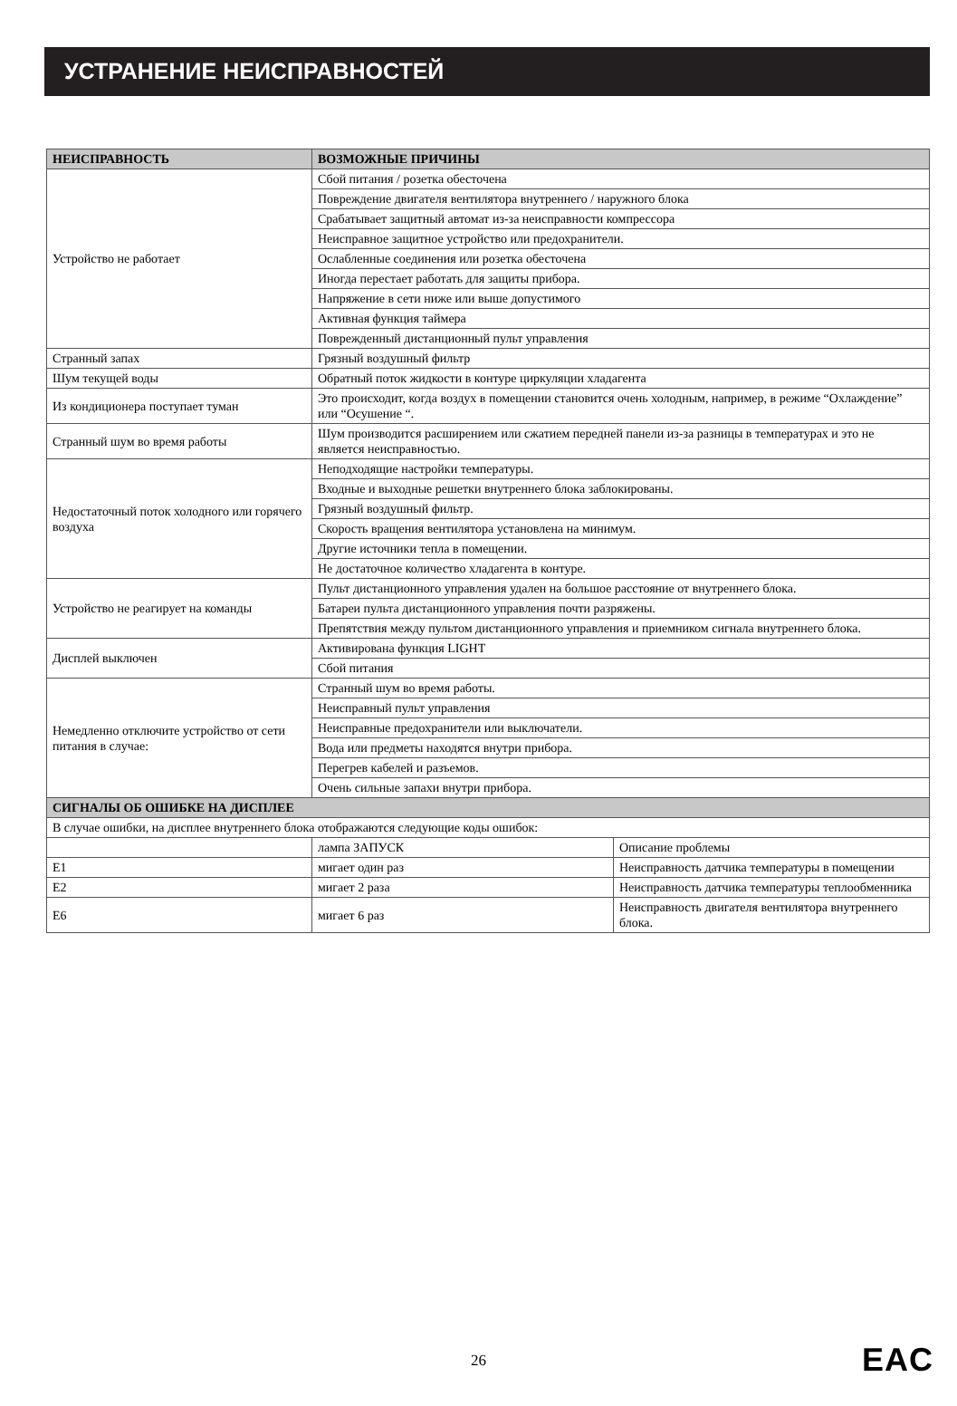УСТРАНЕНИЕ НЕИСПРАВНОСТЕЙ
| НЕИСПРАВНОСТЬ | ВОЗМОЖНЫЕ ПРИЧИНЫ | |
| --- | --- | --- |
| Устройство не работает | Сбой питания / розетка обесточена | |
| | Повреждение двигателя вентилятора внутреннего / наружного блока | |
| | Срабатывает защитный автомат из-за неисправности компрессора | |
| | Неисправное защитное устройство или предохранители. | |
| | Ослабленные соединения или розетка обесточена | |
| | Иногда перестает работать для защиты прибора. | |
| | Напряжение в сети ниже или выше допустимого | |
| | Активная функция таймера | |
| | Поврежденный дистанционный пульт управления | |
| Странный запах | Грязный воздушный фильтр | |
| Шум текущей воды | Обратный поток жидкости в контуре циркуляции хладагента | |
| Из кондиционера поступает туман | Это происходит, когда воздух в помещении становится очень холодным, например, в режиме “Охлаждение” или “Осушение “. | |
| Странный шум во время работы | Шум производится расширением или сжатием передней панели из-за разницы в температурах и это не является неисправностью. | |
| Недостаточный поток холодного или горячего воздуха | Неподходящие настройки температуры. | |
| | Входные и выходные решетки внутреннего блока заблокированы. | |
| | Грязный воздушный фильтр. | |
| | Скорость вращения вентилятора установлена на минимум. | |
| | Другие источники тепла в помещении. | |
| | Не достаточное количество хладагента в контуре. | |
| Устройство не реагирует на команды | Пульт дистанционного управления удален на большое расстояние от внутреннего блока. | |
| | Батареи пульта дистанционного управления почти разряжены. | |
| | Препятствия между пультом дистанционного управления и приемником сигнала внутреннего блока. | |
| Дисплей выключен | Активирована функция LIGHT | |
| | Сбой питания | |
| Немедленно отключите устройство от сети питания в случае: | Странный шум во время работы. | |
| | Неисправный пульт управления | |
| | Неисправные предохранители или выключатели. | |
| | Вода или предметы находятся внутри прибора. | |
| | Перегрев кабелей и разъемов. | |
| | Очень сильные запахи внутри прибора. | |
| СИГНАЛЫ ОБ ОШИБКЕ НА ДИСПЛЕЕ | | |
| В случае ошибки, на дисплее внутреннего блока отображаются следующие коды ошибок: | | |
| | лампа ЗАПУСК | Описание проблемы |
| E1 | мигает один раз | Неисправность датчика температуры в помещении |
| E2 | мигает 2 раза | Неисправность датчика температуры теплообменника |
| E6 | мигает 6 раз | Неисправность двигателя вентилятора внутреннего блока. |
26 EAC